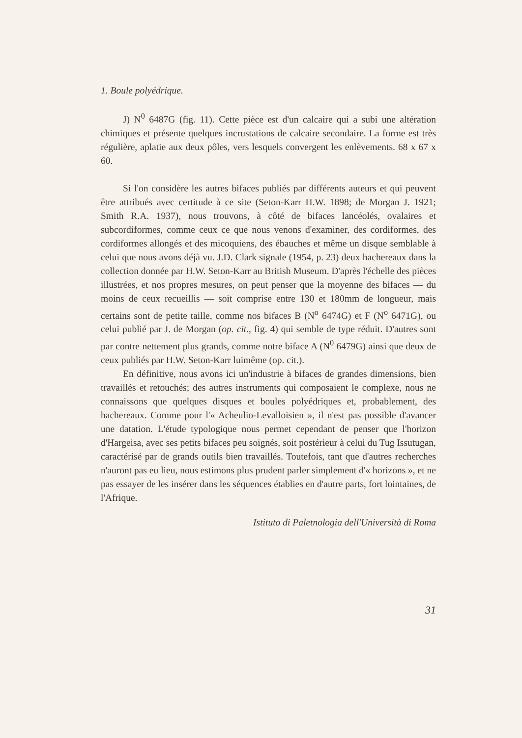1. Boule polyédrique.
J) N<sup>0</sup> 6487G (fig. 11). Cette pièce est d'un calcaire qui a subi une altération chimiques et présente quelques incrustations de calcaire secondaire. La forme est très régulière, aplatie aux deux pôles, vers lesquels convergent les enlèvements. 68 x 67 x 60.
Si l'on considère les autres bifaces publiés par différents auteurs et qui peuvent être attribués avec certitude à ce site (Seton-Karr H.W. 1898; de Morgan J. 1921; Smith R.A. 1937), nous trouvons, à côté de bifaces lancéolés, ovalaires et subcordiformes, comme ceux ce que nous venons d'examiner, des cordiformes, des cordiformes allongés et des micoquiens, des ébauches et même un disque semblable à celui que nous avons déjà vu. J.D. Clark signale (1954, p. 23) deux hachereaux dans la collection donnée par H.W. Seton-Karr au British Museum. D'après l'échelle des pièces illustrées, et nos propres mesures, on peut penser que la moyenne des bifaces — du moins de ceux recueillis — soit comprise entre 130 et 180mm de longueur, mais certains sont de petite taille, comme nos bifaces B (N<sup>o</sup> 6474G) et F (N<sup>o</sup> 6471G), ou celui publié par J. de Morgan (op. cit., fig. 4) qui semble de type réduit. D'autres sont par contre nettement plus grands, comme notre biface A (N<sup>0</sup> 6479G) ainsi que deux de ceux publiés par H.W. Seton-Karr luimême (op. cit.).
En définitive, nous avons ici un'industrie à bifaces de grandes dimensions, bien travaillés et retouchés; des autres instruments qui composaient le complexe, nous ne connaissons que quelques disques et boules polyédriques et, probablement, des hachereaux. Comme pour l'« Acheulio-Levalloisien », il n'est pas possible d'avancer une datation. L'étude typologique nous permet cependant de penser que l'horizon d'Hargeisa, avec ses petits bifaces peu soignés, soit postérieur à celui du Tug Issutugan, caractérisé par de grands outils bien travaillés. Toutefois, tant que d'autres recherches n'auront pas eu lieu, nous estimons plus prudent parler simplement d'« horizons », et ne pas essayer de les insérer dans les séquences établies en d'autre parts, fort lointaines, de l'Afrique.
Istituto di Paletnologia dell'Università di Roma
31